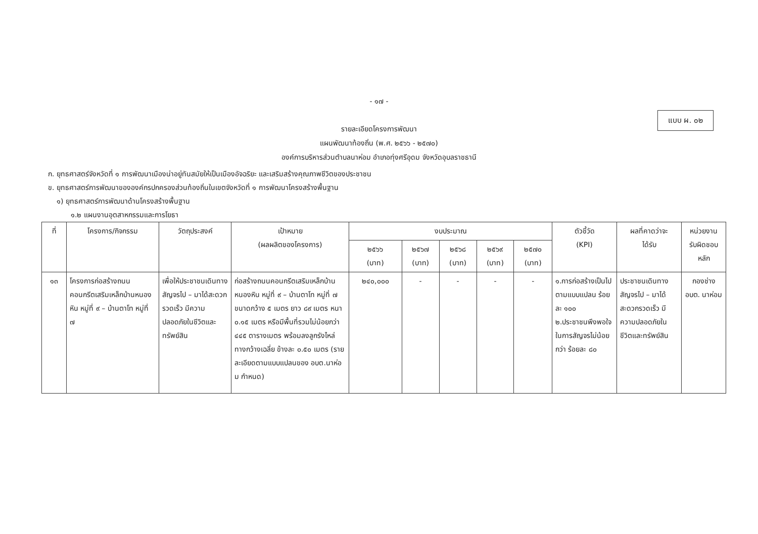- ๑๗ -
แบบ ผ. ๐๒
รายละเอียดโครงการพัฒนา
แผนพัฒนาท้องถิ่น (พ.ศ. ๒๕๖๖ - ๒๕๗๐)
องค์การบริหารส่วนตำบลนาห่อม อำเภอทุ่งศรีอุดม จังหวัดอุบลราชธานี
ก. ยุทธศาสตร์จังหวัดที่ ๑ การพัฒนาเมืองน่าอยู่ทันสมัยให้เป็นเมืองอัจฉริยะ และเสริมสร้างคุณภาพชีวิตของประชาชน
ข. ยุทธศาสตร์การพัฒนาขององค์กรปกครองส่วนท้องถิ่นในเขตจังหวัดที่ ๑ การพัฒนาโครงสร้างพื้นฐาน
๑) ยุทธศาสตร์การพัฒนาด้านโครงสร้างพื้นฐาน
๑.๒ แผนงานอุตสาหกรรมและการโยธา
| ที่ | โครงการ/กิจกรรม | วัตถุประสงค์ | เป้าหมาย (ผลผลิตของโครงการ) | งบประมาณ | | | | | ตัวชี้วัด (KPI) | ผลที่คาดว่าจะ ได้รับ | หน่วยงาน รับผิดชอบ หลัก |
| --- | --- | --- | --- | --- | --- | --- | --- | --- | --- | --- | --- |
| | | | | ๒๕๖๖ (บาท) | ๒๕๖๗ (บาท) | ๒๕๖๘ (บาท) | ๒๕๖๙ (บาท) | ๒๕๗๐ (บาท) | | | |
| ๑๓ | โครงการก่อสร้างถนนคอนกรีตเสริมเหล็กบ้านหนองหิน หมู่ที่ ๙ – บ้านตาโท หมู่ที่ ๗ | เพื่อให้ประชาชนเดินทางสัญจรไป – มาได้สะดวกรวดเร็ว มีความปลอดภัยในชีวิตและทรัพย์สิน | ก่อสร้างถนนคอนกรีตเสริมเหล็กบ้านหนองหิน หมู่ที่ ๙ – บ้านตาโท หมู่ที่ ๗ ขนาดกว้าง ๕ เมตร ยาว ๘๙ เมตร หนา ๐.๑๕ เมตร หรือมีพื้นที่รวมไม่น้อยกว่า ๔๔๕ ตารางเมตร พร้อมลงลูกรังไหล่ทางกว้างเฉลี่ย ข้างละ ๐.๕๐ เมตร (รายละเอียดตามแบบแปลนของ อบต.นาห่อม กำหนด) | ๒๔๐,๐๐๐ | - | - | - | - | ๑.การก่อสร้างเป็นไปตามแบบแปลน ร้อยละ ๑๐๐ ๒.ประชาชนพึงพอใจในการสัญจรไม่น้อยกว่า ร้อยละ ๘๐ | ประชาชนเดินทางสัญจรไป – มาได้สะดวกรวดเร็ว มีความปลอดภัยในชีวิตและทรัพย์สิน | กองช่าง อบต. นาห่อม |